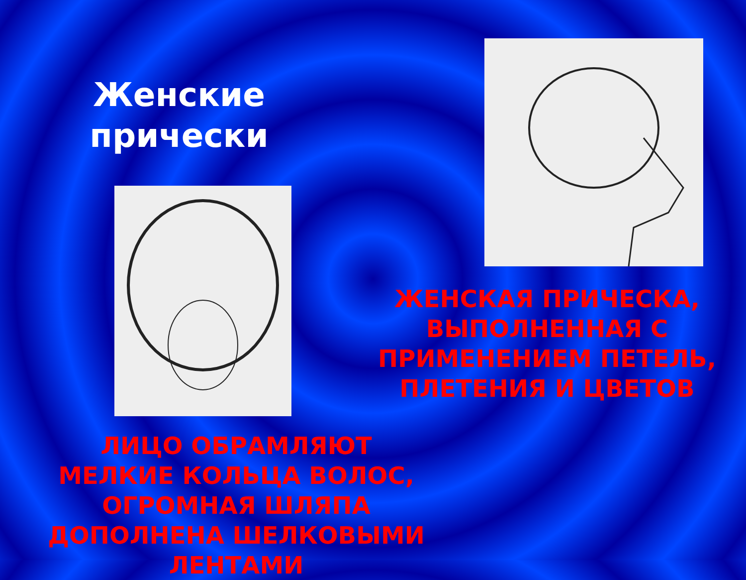Женские прически
ЖЕНСКАЯ ПРИЧЕСКА, ВЫПОЛНЕННАЯ С ПРИМЕНЕНИЕМ ПЕТЕЛЬ, ПЛЕТЕНИЯ И ЦВЕТОВ
ЛИЦО ОБРАМЛЯЮТ МЕЛКИЕ КОЛЬЦА ВОЛОС, ОГРОМНАЯ ШЛЯПА ДОПОЛНЕНА ШЕЛКОВЫМИ ЛЕНТАМИ